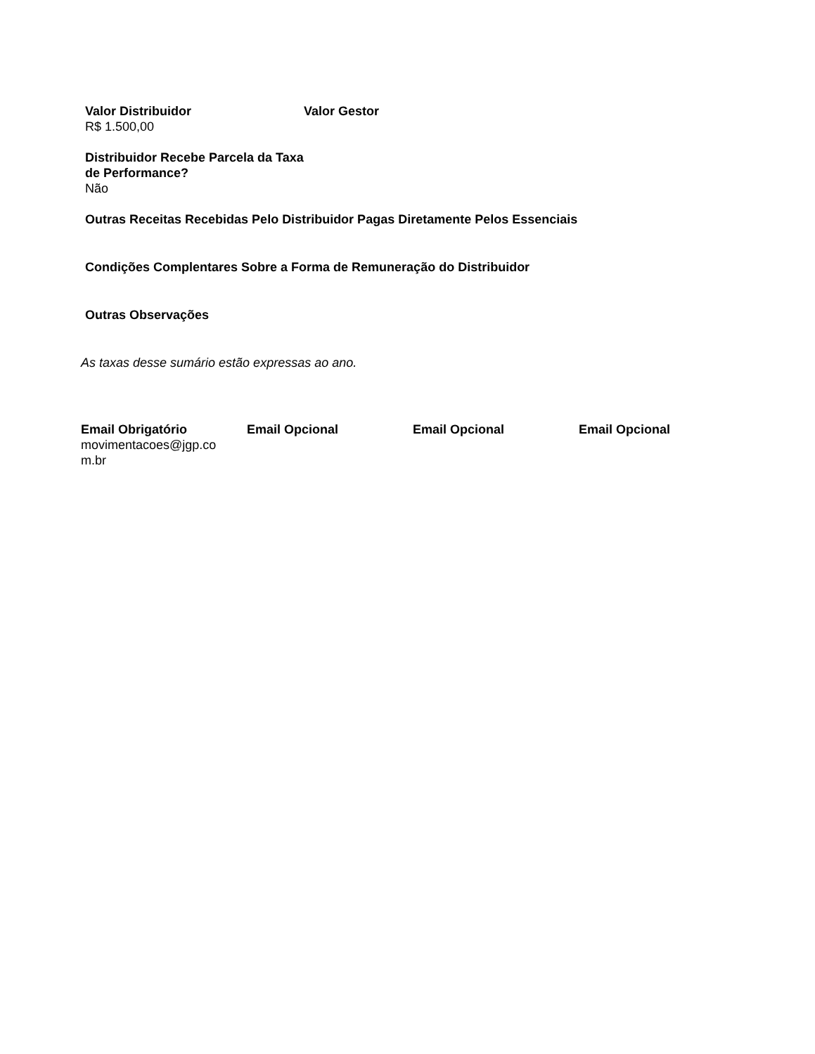Valor Distribuidor
R$ 1.500,00
Valor Gestor
Distribuidor Recebe Parcela da Taxa de Performance?
Não
Outras Receitas Recebidas Pelo Distribuidor Pagas Diretamente Pelos Essenciais
Condições Complentares Sobre a Forma de Remuneração do Distribuidor
Outras Observações
As taxas desse sumário estão expressas ao ano.
Email Obrigatório
movimentacoes@jgp.co
m.br
Email Opcional Email Opcional Email Opcional